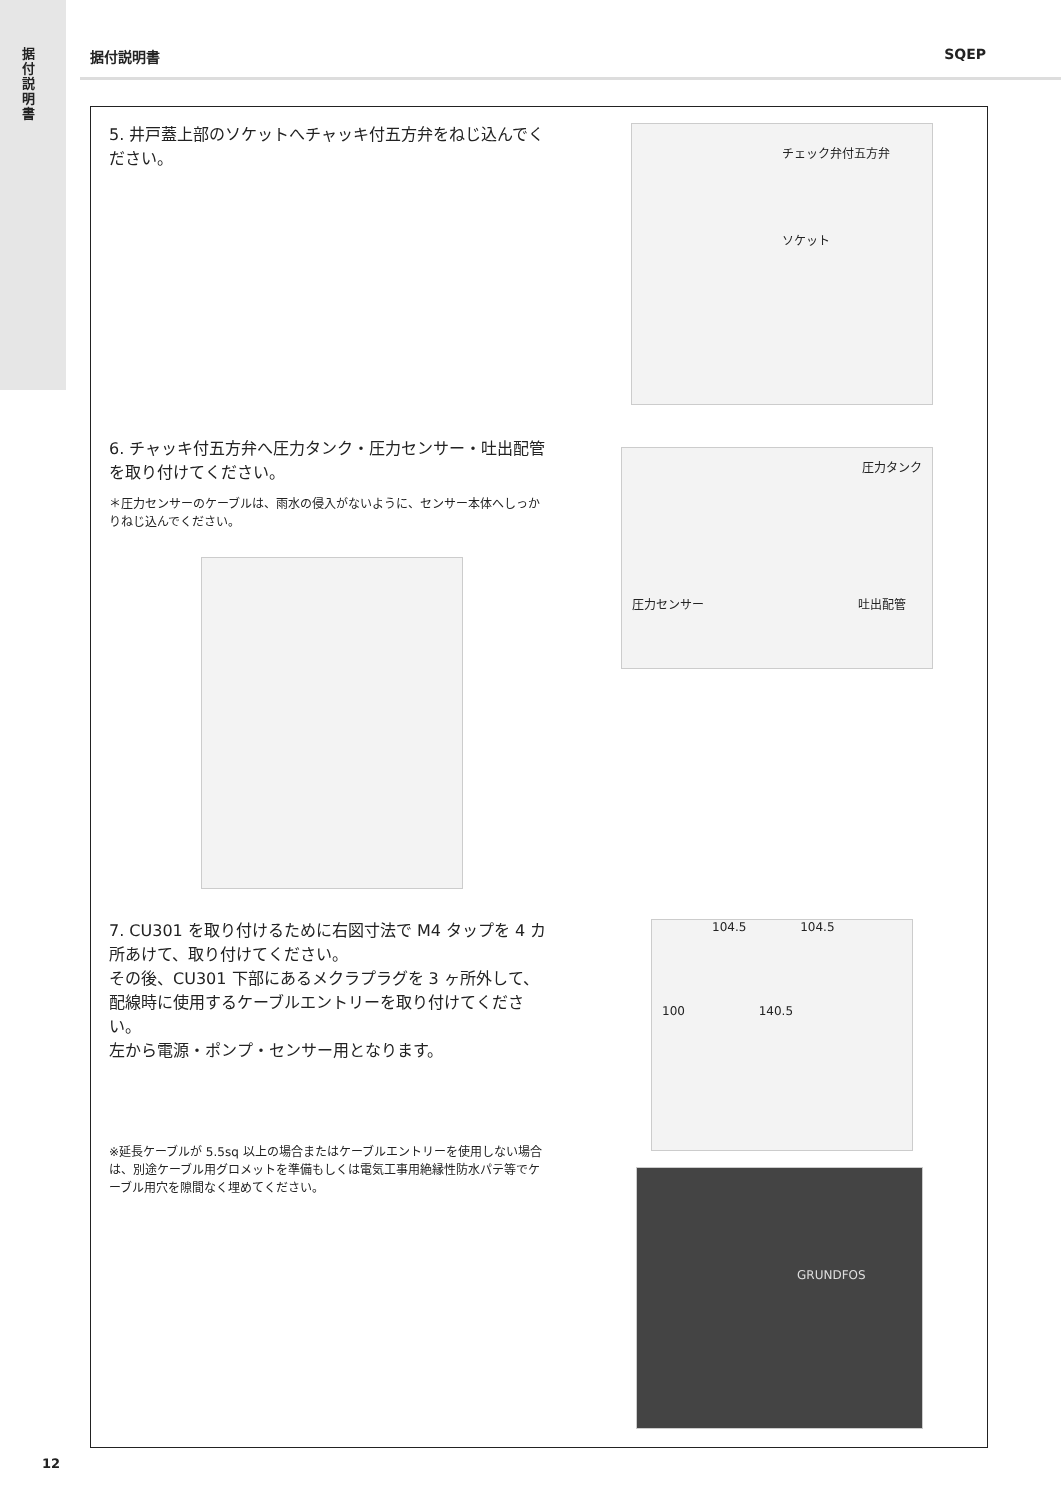据付説明書
据付説明書 SQEP
5. 井戸蓋上部のソケットへチャッキ付五方弁をねじ込んでください。
チェック弁付五方弁
ソケット
6. チャッキ付五方弁へ圧力タンク・圧力センサー・吐出配管を取り付けてください。
＊圧力センサーのケーブルは、雨水の侵入がないように、センサー本体へしっかりねじ込んでください。
圧力タンク
圧力センサー 吐出配管
7. CU301 を取り付けるために右図寸法で M4 タップを 4 カ所あけて、取り付けてください。
その後、CU301 下部にあるメクラプラグを 3 ヶ所外して、配線時に使用するケーブルエントリーを取り付けてください。
左から電源・ポンプ・センサー用となります。
※延長ケーブルが 5.5sq 以上の場合またはケーブルエントリーを使用しない場合は、別途ケーブル用グロメットを準備もしくは電気工事用絶縁性防水パテ等でケーブル用穴を隙間なく埋めてください。
104.5 104.5
100 140.5
GRUNDFOS
12